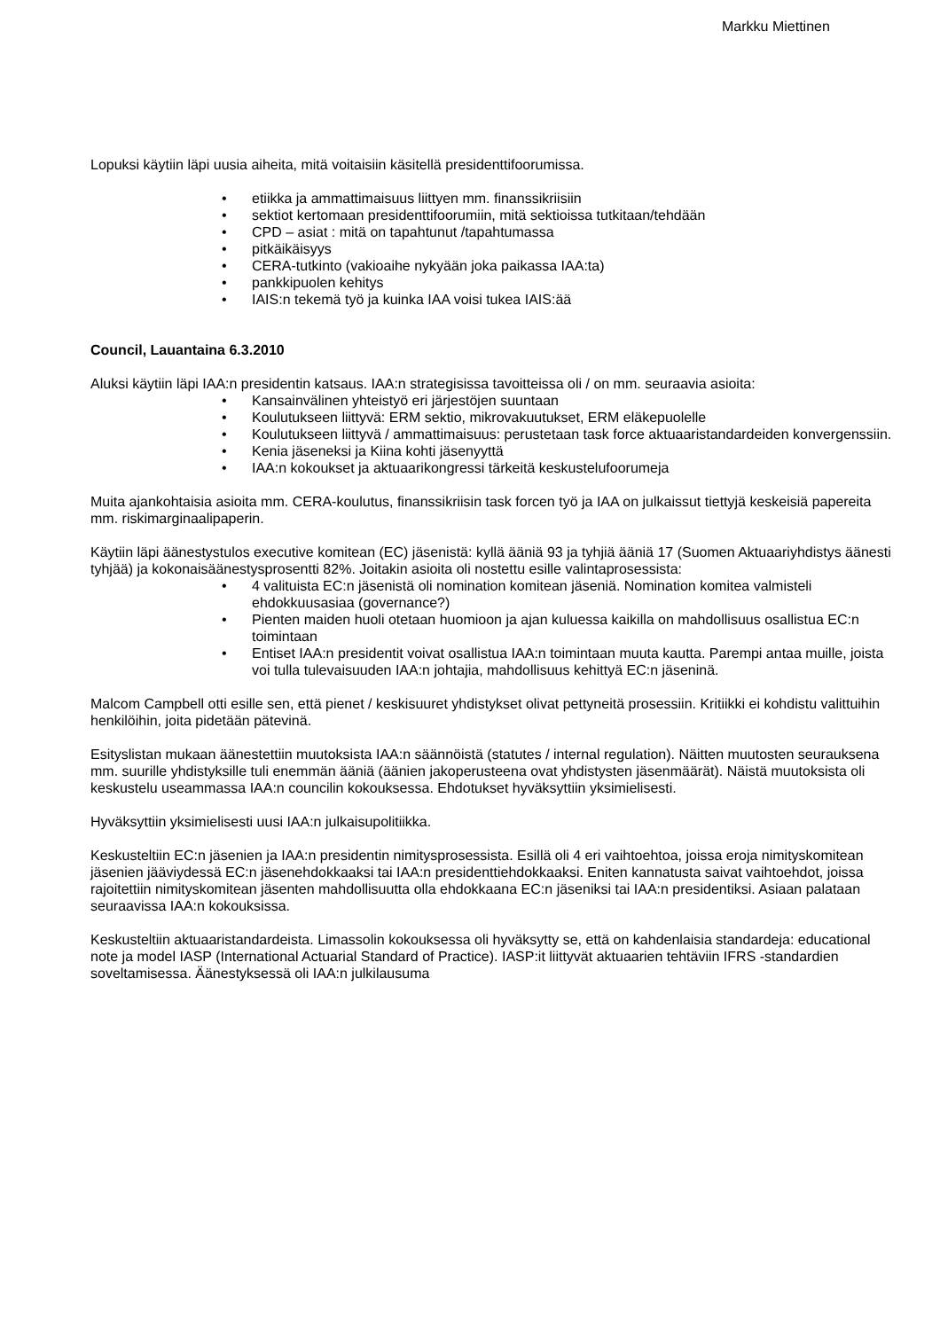Markku Miettinen
Lopuksi käytiin läpi uusia aiheita, mitä voitaisiin käsitellä presidenttifoorumissa.
• etiikka ja ammattimaisuus liittyen mm. finanssikriisiin
• sektiot kertomaan presidenttifoorumiin, mitä sektioissa tutkitaan/tehdään
• CPD – asiat : mitä on tapahtunut /tapahtumassa
• pitkäikäisyys
• CERA-tutkinto (vakioaihe nykyään joka paikassa IAA:ta)
• pankkipuolen kehitys
• IAIS:n tekemä työ ja kuinka IAA voisi tukea IAIS:ää
Council, Lauantaina 6.3.2010
Aluksi käytiin läpi IAA:n presidentin katsaus. IAA:n strategisissa tavoitteissa oli / on mm. seuraavia asioita:
• Kansainvälinen yhteistyö eri järjestöjen suuntaan
• Koulutukseen liittyvä: ERM sektio, mikrovakuutukset, ERM eläkepuolelle
• Koulutukseen liittyvä / ammattimaisuus: perustetaan task force aktuaaristandardeiden konvergenssiin.
• Kenia jäseneksi ja Kiina kohti jäsenyyttä
• IAA:n kokoukset ja aktuaarikongressi tärkeitä keskustelufoorumeja
Muita ajankohtaisia asioita mm. CERA-koulutus, finanssikriisin task forcen työ ja IAA on julkaissut tiettyjä keskeisiä papereita mm. riskimarginaalipaperin.
Käytiin läpi äänestystulos executive komitean (EC) jäsenistä: kyllä ääniä 93 ja tyhjiä ääniä 17 (Suomen Aktuaariyhdistys äänesti tyhjää) ja kokonaisäänestysprosentti 82%. Joitakin asioita oli nostettu esille valintaprosessista:
• 4 valituista EC:n jäsenistä oli nomination komitean jäseniä. Nomination komitea valmisteli ehdokkuusasiaa (governance?)
• Pienten maiden huoli otetaan huomioon ja ajan kuluessa kaikilla on mahdollisuus osallistua EC:n toimintaan
• Entiset IAA:n presidentit voivat osallistua IAA:n toimintaan muuta kautta. Parempi antaa muille, joista voi tulla tulevaisuuden IAA:n johtajia, mahdollisuus kehittyä EC:n jäseninä.
Malcom Campbell otti esille sen, että pienet / keskisuuret yhdistykset olivat pettyneitä prosessiin. Kritiikki ei kohdistu valittuihin henkilöihin, joita pidetään pätevinä.
Esityslistan mukaan äänestettiin muutoksista IAA:n säännöistä (statutes / internal regulation). Näitten muutosten seurauksena mm. suurille yhdistyksille tuli enemmän ääniä (äänien jakoperusteena ovat yhdistysten jäsenmäärät). Näistä muutoksista oli keskustelu useammassa IAA:n councilin kokouksessa. Ehdotukset hyväksyttiin yksimielisesti.
Hyväksyttiin yksimielisesti uusi IAA:n julkaisupolitiikka.
Keskusteltiin EC:n jäsenien ja IAA:n presidentin nimitysprosessista. Esillä oli 4 eri vaihtoehtoa, joissa eroja nimityskomitean jäsenien jääviydessä EC:n jäsenehdokkaaksi tai IAA:n presidenttiehdokkaaksi. Eniten kannatusta saivat vaihtoehdot, joissa rajoitettiin nimityskomitean jäsenten mahdollisuutta olla ehdokkaana EC:n jäseniksi tai IAA:n presidentiksi. Asiaan palataan seuraavissa IAA:n kokouksissa.
Keskusteltiin aktuaaristandardeista. Limassolin kokouksessa oli hyväksytty se, että on kahdenlaisia standardeja: educational note ja model IASP (International Actuarial Standard of Practice). IASP:it liittyvät aktuaarien tehtäviin IFRS -standardien soveltamisessa. Äänestyksessä oli IAA:n julkilausuma